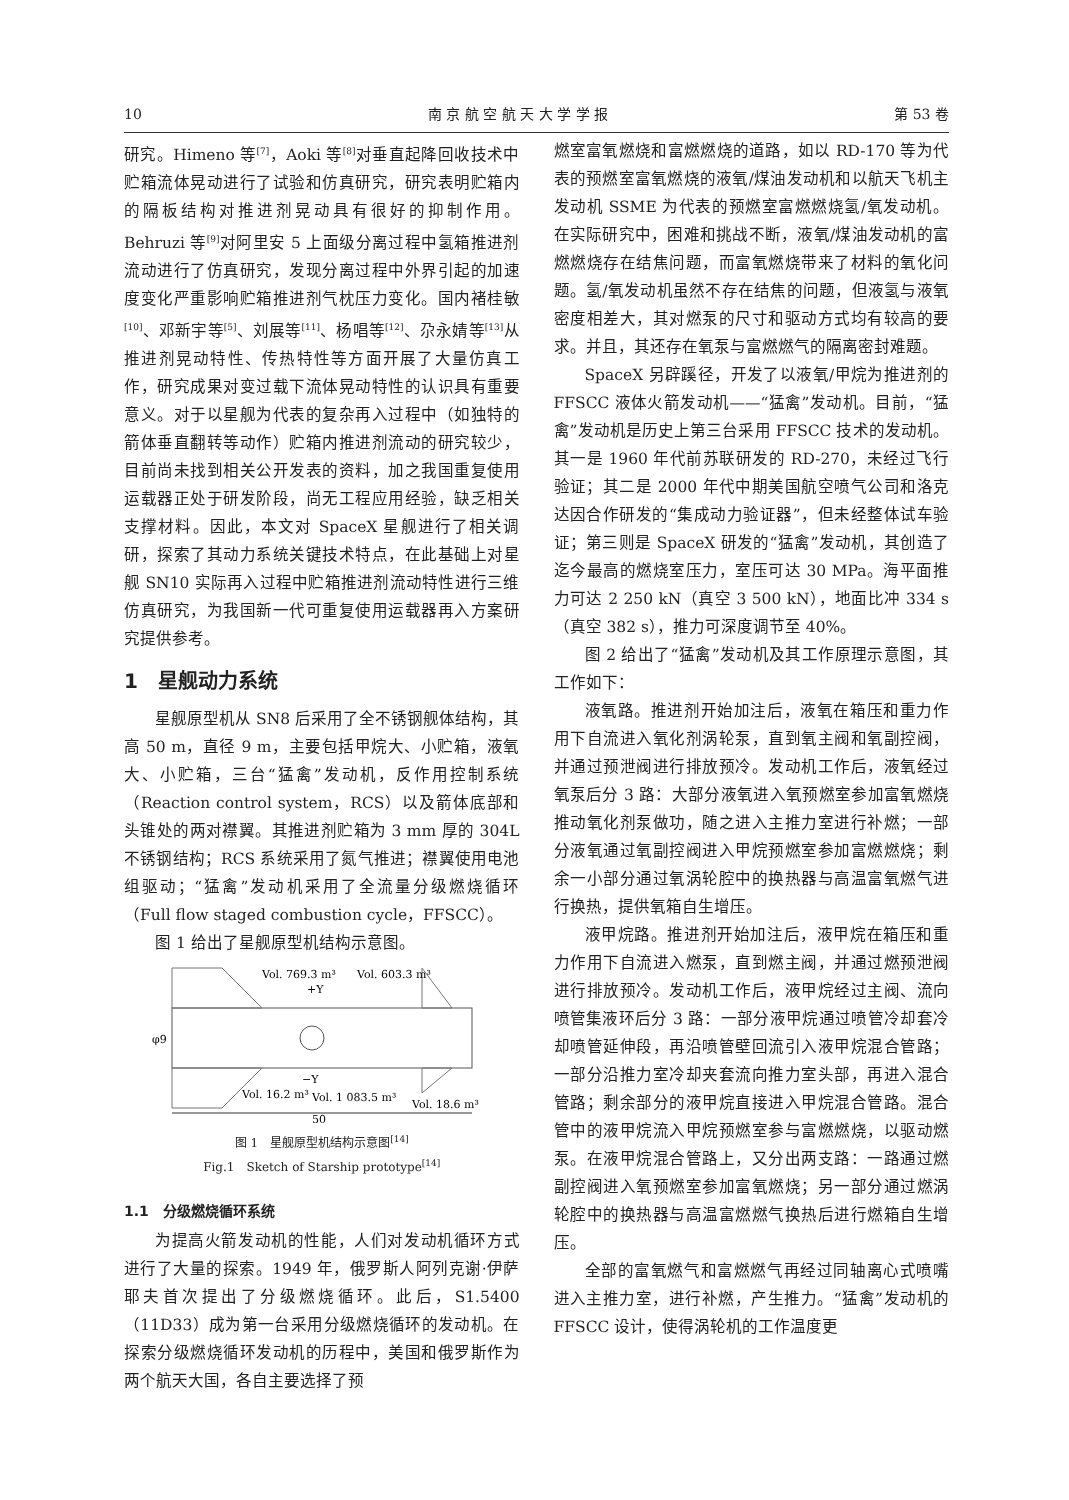10 南 京 航 空 航 天 大 学 学 报 第 53 卷
研究。Himeno 等<sup>[7]</sup>，Aoki 等<sup>[8]</sup>对垂直起降回收技术中贮箱流体晃动进行了试验和仿真研究，研究表明贮箱内的隔板结构对推进剂晃动具有很好的抑制作用。Behruzi 等<sup>[9]</sup>对阿里安 5 上面级分离过程中氢箱推进剂流动进行了仿真研究，发现分离过程中外界引起的加速度变化严重影响贮箱推进剂气枕压力变化。国内褚桂敏<sup>[10]</sup>、邓新宇等<sup>[5]</sup>、刘展等<sup>[11]</sup>、杨唱等<sup>[12]</sup>、尕永婧等<sup>[13]</sup>从推进剂晃动特性、传热特性等方面开展了大量仿真工作，研究成果对变过载下流体晃动特性的认识具有重要意义。对于以星舰为代表的复杂再入过程中（如独特的箭体垂直翻转等动作）贮箱内推进剂流动的研究较少，目前尚未找到相关公开发表的资料，加之我国重复使用运载器正处于研发阶段，尚无工程应用经验，缺乏相关支撑材料。因此，本文对 SpaceX 星舰进行了相关调研，探索了其动力系统关键技术特点，在此基础上对星舰 SN10 实际再入过程中贮箱推进剂流动特性进行三维仿真研究，为我国新一代可重复使用运载器再入方案研究提供参考。
1　星舰动力系统
星舰原型机从 SN8 后采用了全不锈钢舰体结构，其高 50 m，直径 9 m，主要包括甲烷大、小贮箱，液氧大、小贮箱，三台“猛禽”发动机，反作用控制系统（Reaction control system，RCS）以及箭体底部和头锥处的两对襟翼。其推进剂贮箱为 3 mm 厚的 304L 不锈钢结构；RCS 系统采用了氮气推进；襟翼使用电池组驱动；“猛禽”发动机采用了全流量分级燃烧循环（Full flow staged combustion cycle，FFSCC）。
图 1 给出了星舰原型机结构示意图。
Vol. 769.3 m³
Vol. 603.3 m³
+Y
φ9
−Y
Vol. 16.2 m³
Vol. 1 083.5 m³
Vol. 18.6 m³
50
图 1　星舰原型机结构示意图<sup>[14]</sup>
Fig.1　Sketch of Starship prototype<sup>[14]</sup>
1.1　分级燃烧循环系统
为提高火箭发动机的性能，人们对发动机循环方式进行了大量的探索。1949 年，俄罗斯人阿列克谢·伊萨耶夫首次提出了分级燃烧循环。此后，S1.5400（11D33）成为第一台采用分级燃烧循环的发动机。在探索分级燃烧循环发动机的历程中，美国和俄罗斯作为两个航天大国，各自主要选择了预
燃室富氧燃烧和富燃燃烧的道路，如以 RD-170 等为代表的预燃室富氧燃烧的液氧/煤油发动机和以航天飞机主发动机 SSME 为代表的预燃室富燃燃烧氢/氧发动机。在实际研究中，困难和挑战不断，液氧/煤油发动机的富燃燃烧存在结焦问题，而富氧燃烧带来了材料的氧化问题。氢/氧发动机虽然不存在结焦的问题，但液氢与液氧密度相差大，其对燃泵的尺寸和驱动方式均有较高的要求。并且，其还存在氧泵与富燃燃气的隔离密封难题。
SpaceX 另辟蹊径，开发了以液氧/甲烷为推进剂的 FFSCC 液体火箭发动机——“猛禽”发动机。目前，“猛禽”发动机是历史上第三台采用 FFSCC 技术的发动机。其一是 1960 年代前苏联研发的 RD-270，未经过飞行验证；其二是 2000 年代中期美国航空喷气公司和洛克达因合作研发的“集成动力验证器”，但未经整体试车验证；第三则是 SpaceX 研发的“猛禽”发动机，其创造了迄今最高的燃烧室压力，室压可达 30 MPa。海平面推力可达 2 250 kN（真空 3 500 kN），地面比冲 334 s（真空 382 s），推力可深度调节至 40%。
图 2 给出了“猛禽”发动机及其工作原理示意图，其工作如下：
液氧路。推进剂开始加注后，液氧在箱压和重力作用下自流进入氧化剂涡轮泵，直到氧主阀和氧副控阀，并通过预泄阀进行排放预冷。发动机工作后，液氧经过氧泵后分 3 路：大部分液氧进入氧预燃室参加富氧燃烧推动氧化剂泵做功，随之进入主推力室进行补燃；一部分液氧通过氧副控阀进入甲烷预燃室参加富燃燃烧；剩余一小部分通过氧涡轮腔中的换热器与高温富氧燃气进行换热，提供氧箱自生增压。
液甲烷路。推进剂开始加注后，液甲烷在箱压和重力作用下自流进入燃泵，直到燃主阀，并通过燃预泄阀进行排放预冷。发动机工作后，液甲烷经过主阀、流向喷管集液环后分 3 路：一部分液甲烷通过喷管冷却套冷却喷管延伸段，再沿喷管壁回流引入液甲烷混合管路；一部分沿推力室冷却夹套流向推力室头部，再进入混合管路；剩余部分的液甲烷直接进入甲烷混合管路。混合管中的液甲烷流入甲烷预燃室参与富燃燃烧，以驱动燃泵。在液甲烷混合管路上，又分出两支路：一路通过燃副控阀进入氧预燃室参加富氧燃烧；另一部分通过燃涡轮腔中的换热器与高温富燃燃气换热后进行燃箱自生增压。
全部的富氧燃气和富燃燃气再经过同轴离心式喷嘴进入主推力室，进行补燃，产生推力。“猛禽”发动机的 FFSCC 设计，使得涡轮机的工作温度更